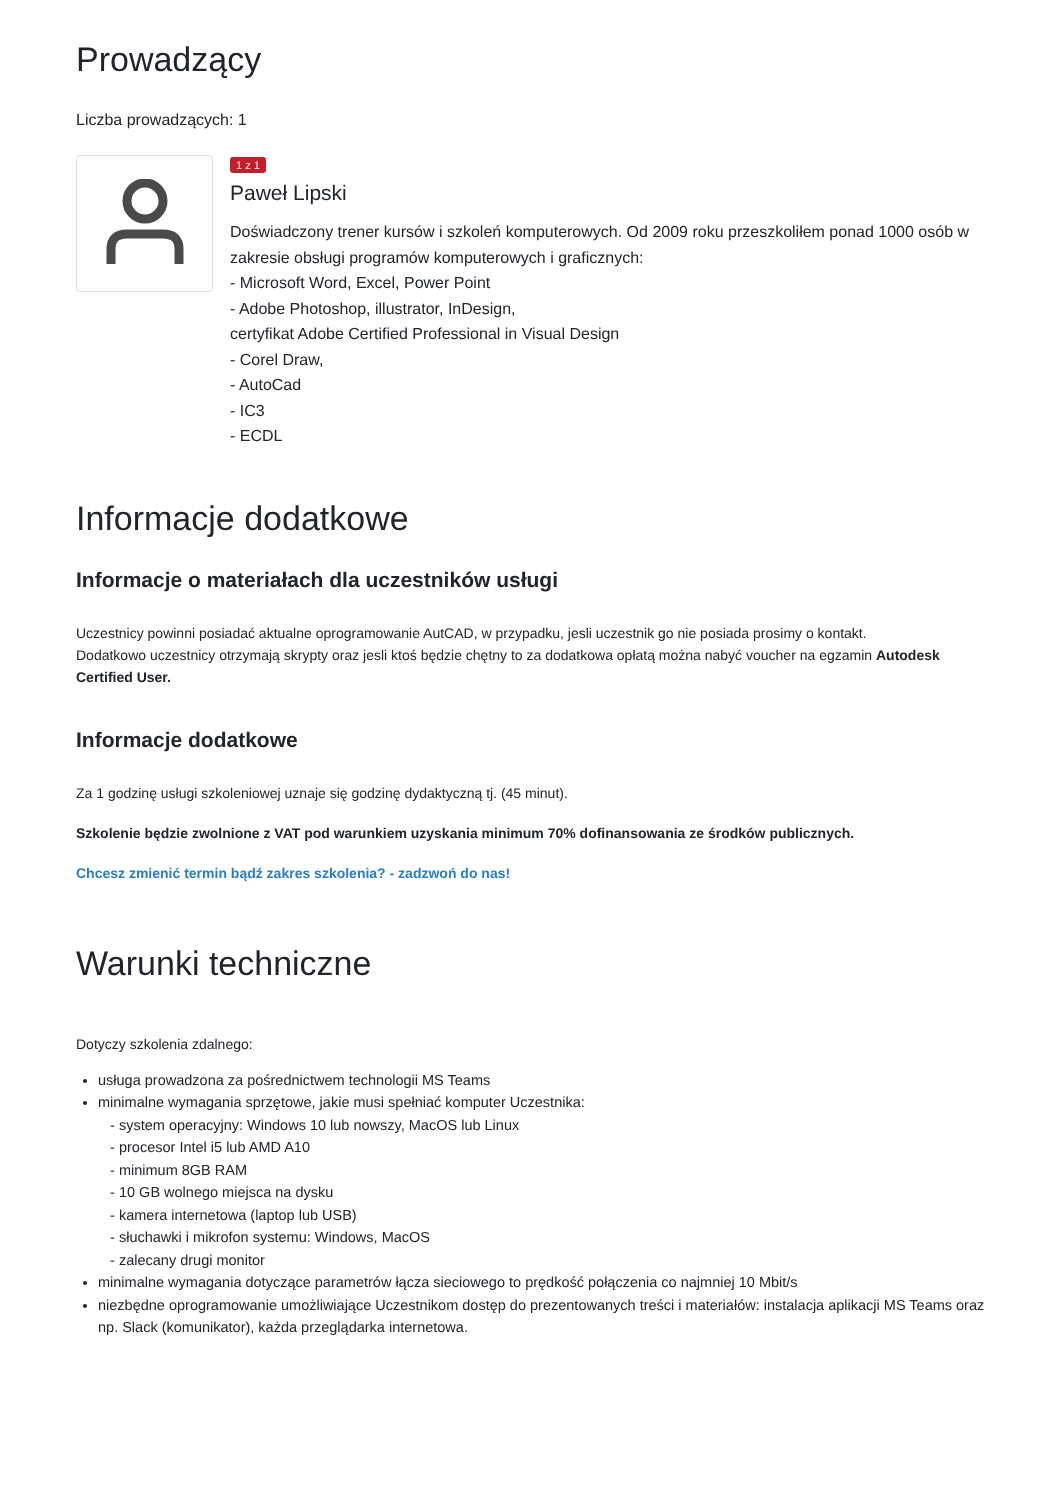Prowadzący
Liczba prowadzących: 1
1 z 1
Paweł Lipski
Doświadczony trener kursów i szkoleń komputerowych. Od 2009 roku przeszkoliłem ponad 1000 osób w zakresie obsługi programów komputerowych i graficznych:
- Microsoft Word, Excel, Power Point
- Adobe Photoshop, illustrator, InDesign,
certyfikat Adobe Certified Professional in Visual Design
- Corel Draw,
- AutoCad
- IC3
- ECDL
Informacje dodatkowe
Informacje o materiałach dla uczestników usługi
Uczestnicy powinni posiadać aktualne oprogramowanie AutCAD, w przypadku, jesli uczestnik go nie posiada prosimy o kontakt.
Dodatkowo uczestnicy otrzymają skrypty oraz jesli ktoś będzie chętny to za dodatkowa opłatą można nabyć voucher na egzamin Autodesk Certified User.
Informacje dodatkowe
Za 1 godzinę usługi szkoleniowej uznaje się godzinę dydaktyczną tj. (45 minut).
Szkolenie będzie zwolnione z VAT pod warunkiem uzyskania minimum 70% dofinansowania ze środków publicznych.
Chcesz zmienić termin bądź zakres szkolenia? - zadzwoń do nas!
Warunki techniczne
Dotyczy szkolenia zdalnego:
usługa prowadzona za pośrednictwem technologii MS Teams
minimalne wymagania sprzętowe, jakie musi spełniać komputer Uczestnika:
- system operacyjny: Windows 10 lub nowszy, MacOS lub Linux
- procesor Intel i5 lub AMD A10
- minimum 8GB RAM
- 10 GB wolnego miejsca na dysku
- kamera internetowa (laptop lub USB)
- słuchawki i mikrofon systemu: Windows, MacOS
- zalecany drugi monitor
minimalne wymagania dotyczące parametrów łącza sieciowego to prędkość połączenia co najmniej 10 Mbit/s
niezbędne oprogramowanie umożliwiające Uczestnikom dostęp do prezentowanych treści i materiałów: instalacja aplikacji MS Teams oraz np. Slack (komunikator), każda przeglądarka internetowa.